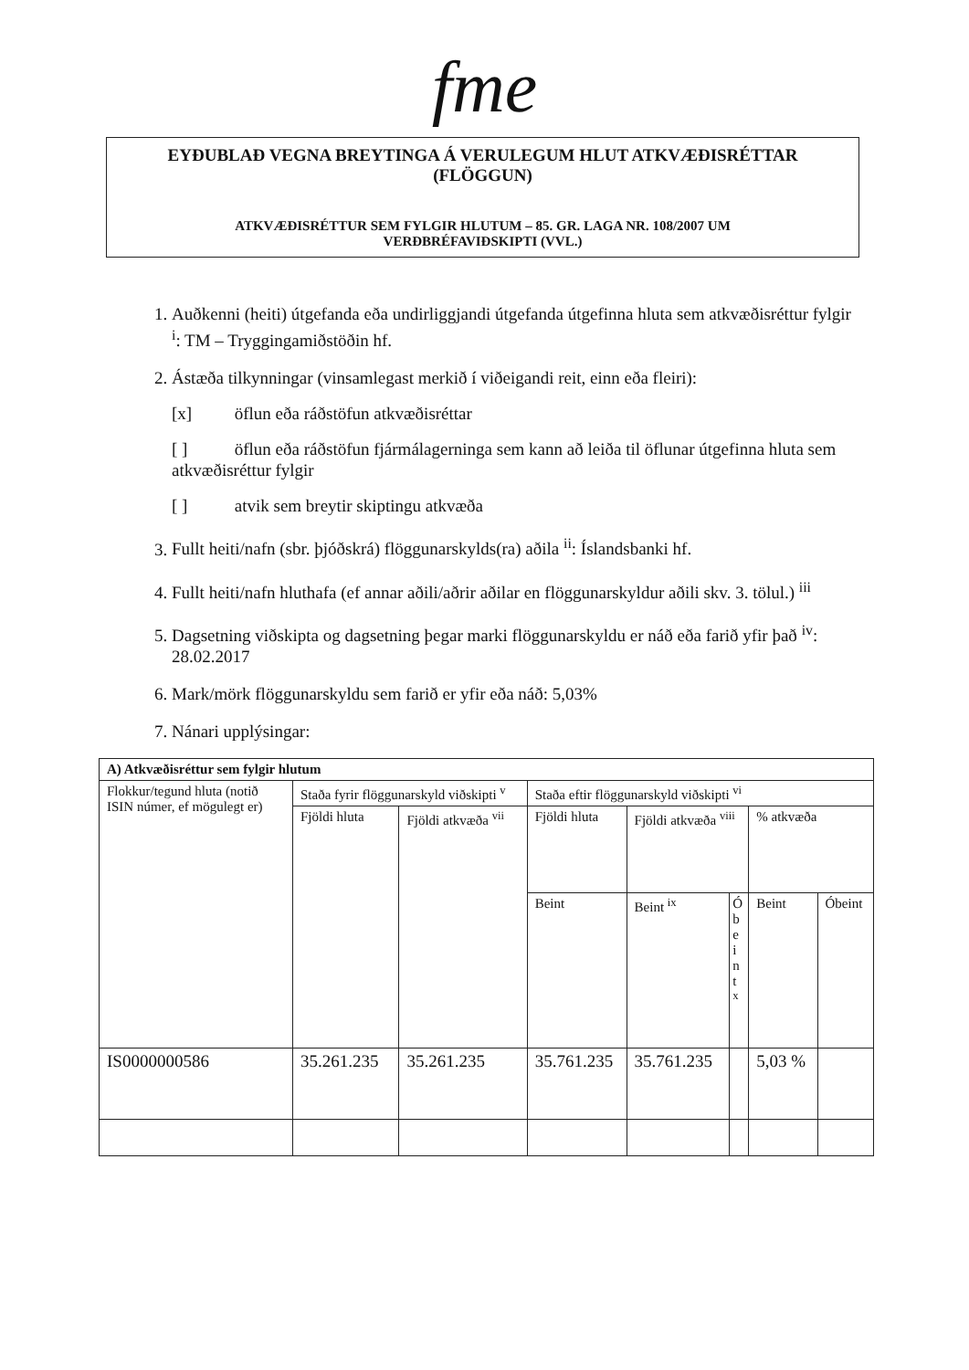fme
EYÐUBLAÐ VEGNA BREYTINGA Á VERULEGUM HLUT ATKVÆÐISRÉTTAR
(FLÖGGUN)
ATKVÆÐISRÉTTUR SEM FYLGIR HLUTUM – 85. GR. LAGA NR. 108/2007 UM
VERÐBRÉFAVIÐSKIPTI (VVL.)
1. Auðkenni (heiti) útgefanda eða undirliggjandi útgefanda útgefinna hluta sem atkvæðisréttur fylgir <sup>i</sup>: TM – Tryggingamiðstöðin hf.
2. Ástæða tilkynningar (vinsamlegast merkið í viðeigandi reit, einn eða fleiri):
[x] öflun eða ráðstöfun atkvæðisréttar
[ ] öflun eða ráðstöfun fjármálagerninga sem kann að leiða til öflunar útgefinna hluta sem atkvæðisréttur fylgir
[ ] atvik sem breytir skiptingu atkvæða
3. Fullt heiti/nafn (sbr. þjóðskrá) flöggunarskylds(ra) aðila <sup>ii</sup>: Íslandsbanki hf.
4. Fullt heiti/nafn hluthafa (ef annar aðili/aðrir aðilar en flöggunarskyldur aðili skv. 3. tölul.) <sup>iii</sup>
5. Dagsetning viðskipta og dagsetning þegar marki flöggunarskyldu er náð eða farið yfir það <sup>iv</sup>: 28.02.2017
6. Mark/mörk flöggunarskyldu sem farið er yfir eða náð: 5,03%
7. Nánari upplýsingar:
| A) Atkvæðisréttur sem fylgir hlutum | | | | | | | |
| --- | --- | --- | --- | --- | --- | --- | --- |
| Flokkur/tegund hluta (notið ISIN númer, ef mögulegt er) | Staða fyrir flöggunarskyld viðskipti <sup>v</sup> | | Staða eftir flöggunarskyld viðskipti <sup>vi</sup> | | | | |
| | Fjöldi hluta | Fjöldi atkvæða <sup>vii</sup> | Fjöldi hluta | Fjöldi atkvæða <sup>viii</sup> | | % atkvæða | |
| | | | Beint | Beint <sup>ix</sup> | Ó b e i n t <sup>x</sup> | Beint | Óbeint |
| IS0000000586 | 35.261.235 | 35.261.235 | 35.761.235 | 35.761.235 | | 5,03 % | |